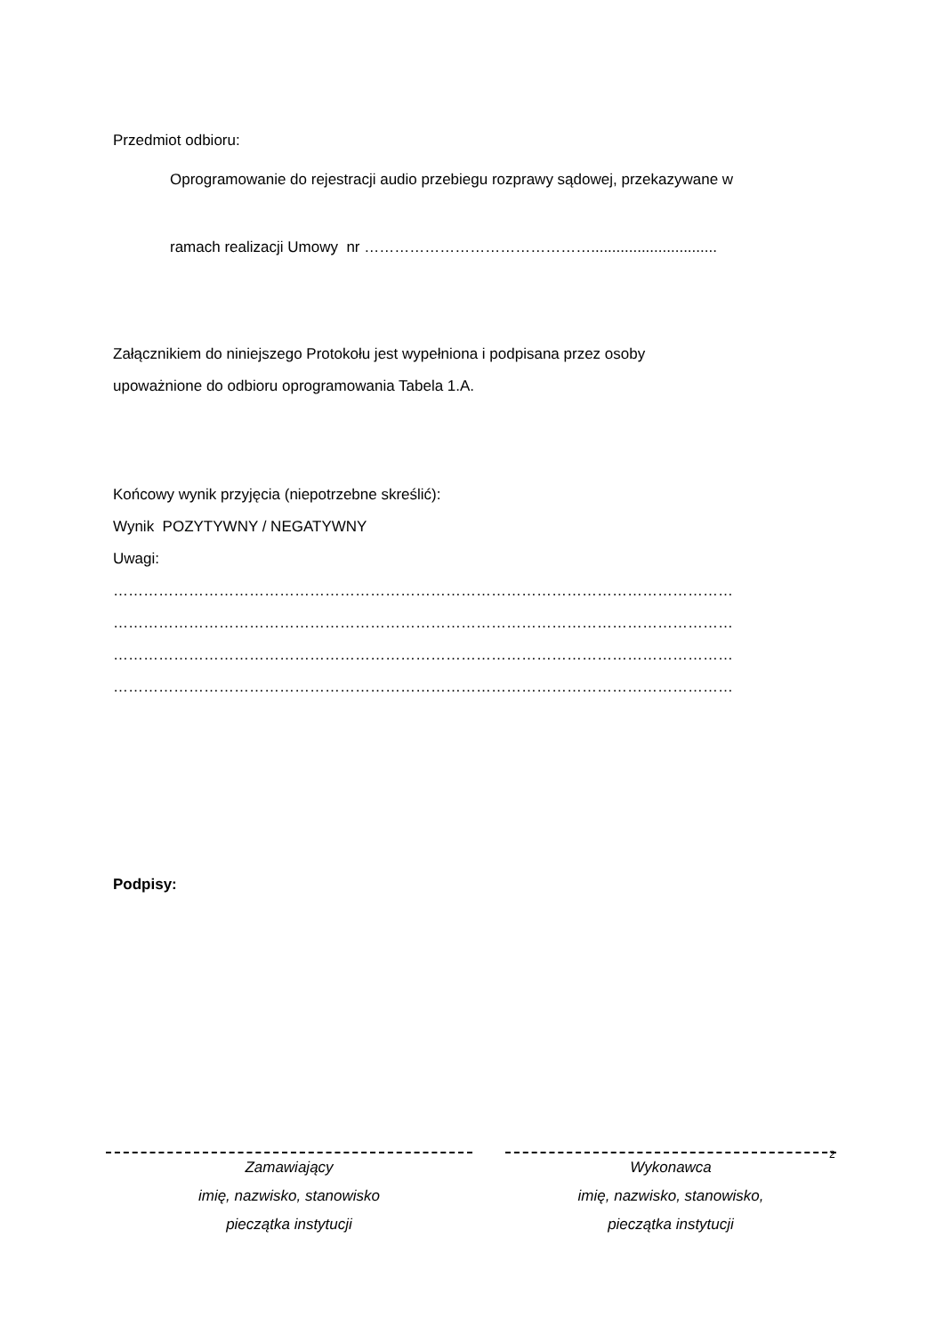Przedmiot odbioru:
Oprogramowanie do rejestracji audio przebiegu rozprawy sądowej, przekazywane w
ramach realizacji Umowy nr ………………………………………..............................
Załącznikiem do niniejszego Protokołu jest wypełniona i podpisana przez osoby
upoważnione do odbioru oprogramowania Tabela 1.A.
Końcowy wynik przyjęcia (niepotrzebne skreślić):
Wynik POZYTYWNY / NEGATYWNY
Uwagi:
……………………………………………………………………………………………………………
……………………………………………………………………………………………………………
……………………………………………………………………………………………………………
……………………………………………………………………………………………………………
Podpisy:
Zamawiający
imię, nazwisko, stanowisko
pieczątka instytucji
Wykonawca
imię, nazwisko, stanowisko,
pieczątka instytucji
2